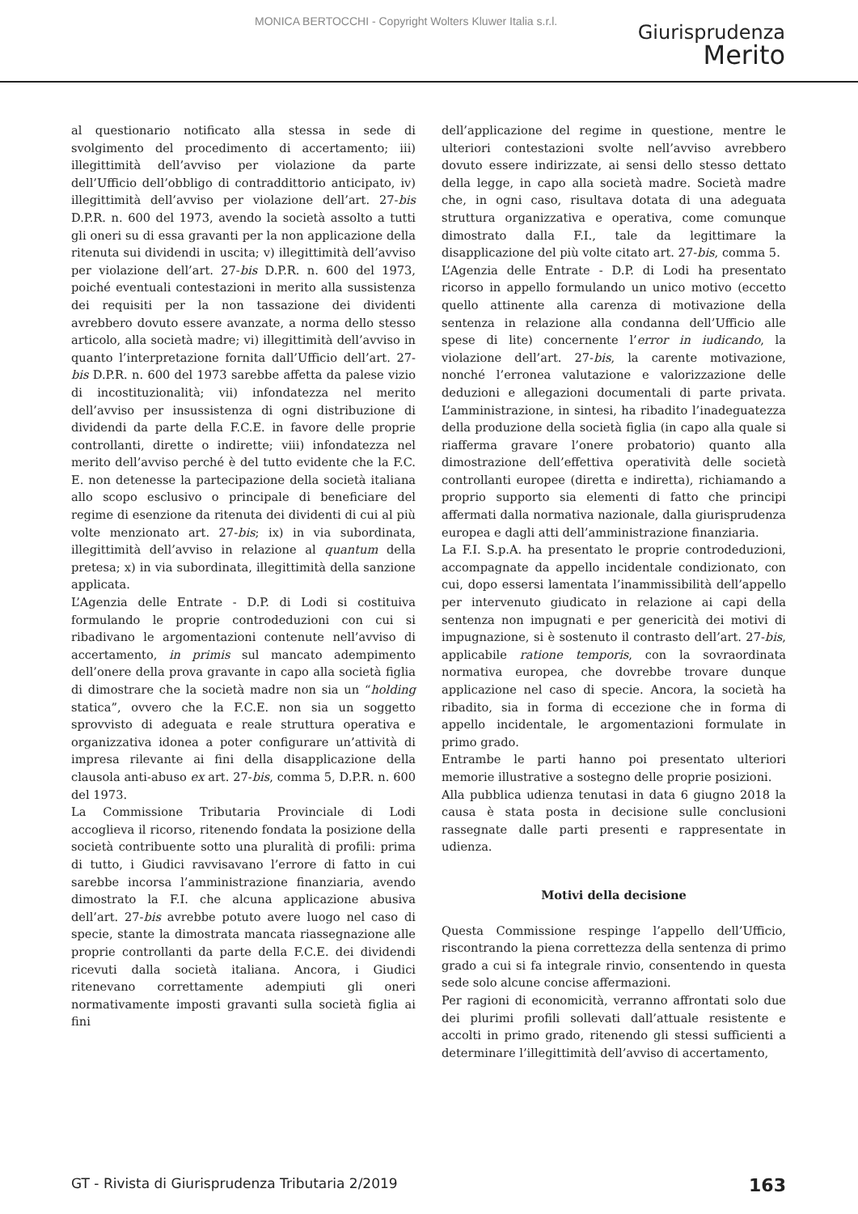MONICA BERTOCCHI - Copyright Wolters Kluwer Italia s.r.l.
Giurisprudenza
Merito
al questionario notificato alla stessa in sede di svolgimento del procedimento di accertamento; iii) illegittimità dell’avviso per violazione da parte dell’Ufficio dell’obbligo di contraddittorio anticipato, iv) illegittimità dell’avviso per violazione dell’art. 27-bis D.P.R. n. 600 del 1973, avendo la società assolto a tutti gli oneri su di essa gravanti per la non applicazione della ritenuta sui dividendi in uscita; v) illegittimità dell’avviso per violazione dell’art. 27-bis D.P.R. n. 600 del 1973, poiché eventuali contestazioni in merito alla sussistenza dei requisiti per la non tassazione dei dividenti avrebbero dovuto essere avanzate, a norma dello stesso articolo, alla società madre; vi) illegittimità dell’avviso in quanto l’interpretazione fornita dall’Ufficio dell’art. 27-bis D.P.R. n. 600 del 1973 sarebbe affetta da palese vizio di incostituzionalità; vii) infondatezza nel merito dell’avviso per insussistenza di ogni distribuzione di dividendi da parte della F.C.E. in favore delle proprie controllanti, dirette o indirette; viii) infondatezza nel merito dell’avviso perché è del tutto evidente che la F.C. E. non detenesse la partecipazione della società italiana allo scopo esclusivo o principale di beneficiare del regime di esenzione da ritenuta dei dividenti di cui al più volte menzionato art. 27-bis; ix) in via subordinata, illegittimità dell’avviso in relazione al quantum della pretesa; x) in via subordinata, illegittimità della sanzione applicata.
L’Agenzia delle Entrate - D.P. di Lodi si costituiva formulando le proprie controdeduzioni con cui si ribadivano le argomentazioni contenute nell’avviso di accertamento, in primis sul mancato adempimento dell’onere della prova gravante in capo alla società figlia di dimostrare che la società madre non sia un “holding statica”, ovvero che la F.C.E. non sia un soggetto sprovvisto di adeguata e reale struttura operativa e organizzativa idonea a poter configurare un’attività di impresa rilevante ai fini della disapplicazione della clausola anti-abuso ex art. 27-bis, comma 5, D.P.R. n. 600 del 1973.
La Commissione Tributaria Provinciale di Lodi accoglieva il ricorso, ritenendo fondata la posizione della società contribuente sotto una pluralità di profili: prima di tutto, i Giudici ravvisavano l’errore di fatto in cui sarebbe incorsa l’amministrazione finanziaria, avendo dimostrato la F.I. che alcuna applicazione abusiva dell’art. 27-bis avrebbe potuto avere luogo nel caso di specie, stante la dimostrata mancata riassegnazione alle proprie controllanti da parte della F.C.E. dei dividendi ricevuti dalla società italiana. Ancora, i Giudici ritenevano correttamente adempiuti gli oneri normativamente imposti gravanti sulla società figlia ai fini
dell’applicazione del regime in questione, mentre le ulteriori contestazioni svolte nell’avviso avrebbero dovuto essere indirizzate, ai sensi dello stesso dettato della legge, in capo alla società madre. Società madre che, in ogni caso, risultava dotata di una adeguata struttura organizzativa e operativa, come comunque dimostrato dalla F.I., tale da legittimare la disapplicazione del più volte citato art. 27-bis, comma 5.
L’Agenzia delle Entrate - D.P. di Lodi ha presentato ricorso in appello formulando un unico motivo (eccetto quello attinente alla carenza di motivazione della sentenza in relazione alla condanna dell’Ufficio alle spese di lite) concernente l’error in iudicando, la violazione dell’art. 27-bis, la carente motivazione, nonché l’erronea valutazione e valorizzazione delle deduzioni e allegazioni documentali di parte privata. L’amministrazione, in sintesi, ha ribadito l’inadeguatezza della produzione della società figlia (in capo alla quale si riafferma gravare l’onere probatorio) quanto alla dimostrazione dell’effettiva operatività delle società controllanti europee (diretta e indiretta), richiamando a proprio supporto sia elementi di fatto che principi affermati dalla normativa nazionale, dalla giurisprudenza europea e dagli atti dell’amministrazione finanziaria.
La F.I. S.p.A. ha presentato le proprie controdeduzioni, accompagnate da appello incidentale condizionato, con cui, dopo essersi lamentata l’inammissibilità dell’appello per intervenuto giudicato in relazione ai capi della sentenza non impugnati e per genericità dei motivi di impugnazione, si è sostenuto il contrasto dell’art. 27-bis, applicabile ratione temporis, con la sovraordinata normativa europea, che dovrebbe trovare dunque applicazione nel caso di specie. Ancora, la società ha ribadito, sia in forma di eccezione che in forma di appello incidentale, le argomentazioni formulate in primo grado.
Entrambe le parti hanno poi presentato ulteriori memorie illustrative a sostegno delle proprie posizioni.
Alla pubblica udienza tenutasi in data 6 giugno 2018 la causa è stata posta in decisione sulle conclusioni rassegnate dalle parti presenti e rappresentate in udienza.
Motivi della decisione
Questa Commissione respinge l’appello dell’Ufficio, riscontrando la piena correttezza della sentenza di primo grado a cui si fa integrale rinvio, consentendo in questa sede solo alcune concise affermazioni.
Per ragioni di economicità, verranno affrontati solo due dei plurimi profili sollevati dall’attuale resistente e accolti in primo grado, ritenendo gli stessi sufficienti a determinare l’illegittimità dell’avviso di accertamento,
GT - Rivista di Giurisprudenza Tributaria 2/2019 163